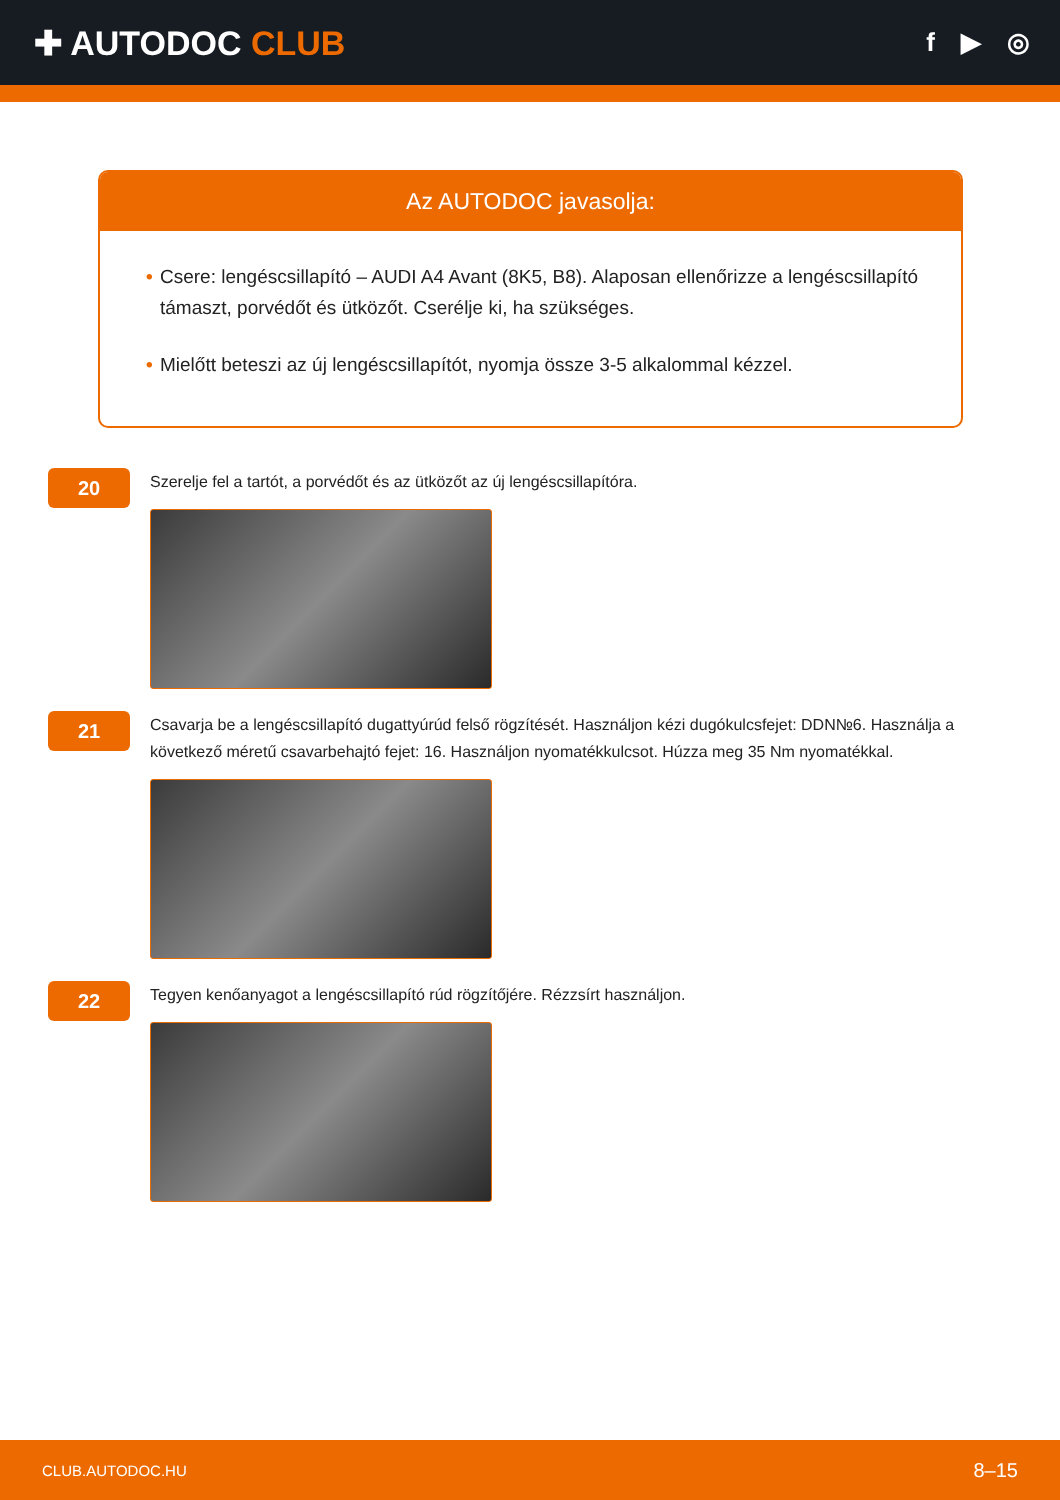✚ AUTODOC CLUB
f ▶ ◎
Az AUTODOC javasolja:
• Csere: lengéscsillapító – AUDI A4 Avant (8K5, B8). Alaposan ellenőrizze a lengéscsillapító támaszt, porvédőt és ütközőt. Cserélje ki, ha szükséges.
• Mielőtt beteszi az új lengéscsillapítót, nyomja össze 3-5 alkalommal kézzel.
20
Szerelje fel a tartót, a porvédőt és az ütközőt az új lengéscsillapítóra.
21
Csavarja be a lengéscsillapító dugattyúrúd felső rögzítését. Használjon kézi dugókulcsfejet: DDN№6. Használja a következő méretű csavarbehajtó fejet: 16. Használjon nyomatékkulcsot. Húzza meg 35 Nm nyomatékkal.
22
Tegyen kenőanyagot a lengéscsillapító rúd rögzítőjére. Rézzsírt használjon.
CLUB.AUTODOC.HU 8–15